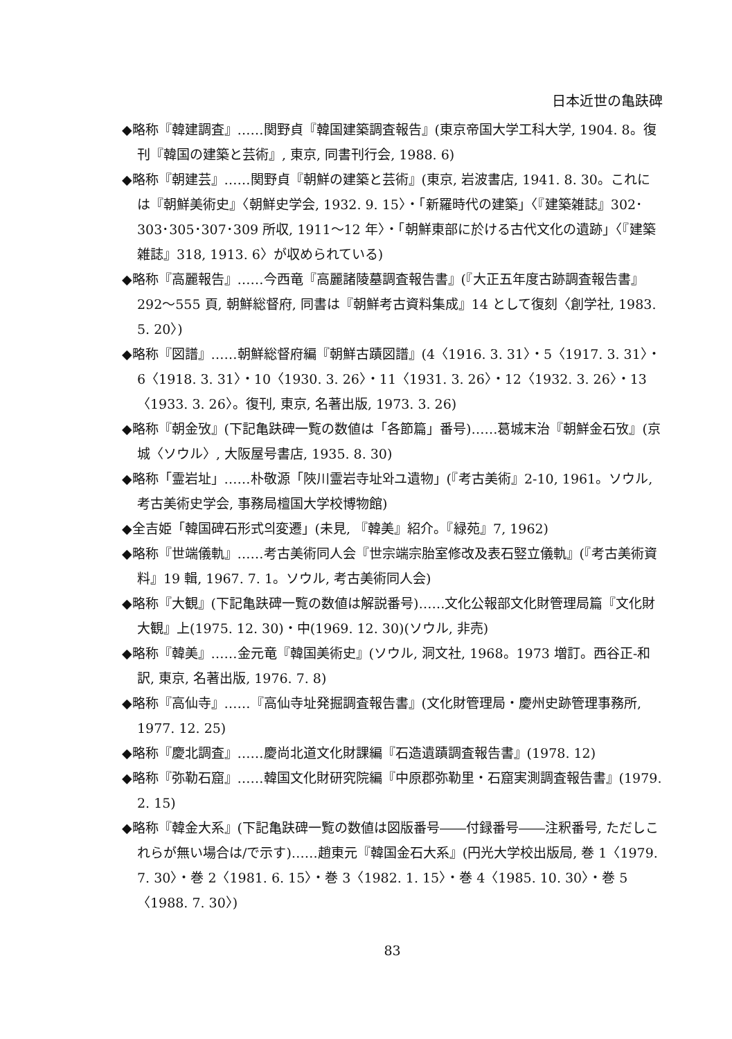日本近世の亀趺碑
◆略称『韓建調査』……関野貞『韓国建築調査報告』(東京帝国大学工科大学, 1904. 8。復刊『韓国の建築と芸術』, 東京, 同書刊行会, 1988. 6)
◆略称『朝建芸』……関野貞『朝鮮の建築と芸術』(東京, 岩波書店, 1941. 8. 30。これには『朝鮮美術史』〈朝鮮史学会, 1932. 9. 15〉・「新羅時代の建築」〈『建築雑誌』302･303･305･307･309 所収, 1911〜12 年〉・「朝鮮東部に於ける古代文化の遺跡」〈『建築雑誌』318, 1913. 6〉が収められている)
◆略称『高麗報告』……今西竜『高麗諸陵墓調査報告書』(『大正五年度古跡調査報告書』292〜555 頁, 朝鮮総督府, 同書は『朝鮮考古資料集成』14 として復刻〈創学社, 1983. 5. 20〉)
◆略称『図譜』……朝鮮総督府編『朝鮮古蹟図譜』(4〈1916. 3. 31〉・5〈1917. 3. 31〉・6〈1918. 3. 31〉・10〈1930. 3. 26〉・11〈1931. 3. 26〉・12〈1932. 3. 26〉・13〈1933. 3. 26〉。復刊, 東京, 名著出版, 1973. 3. 26)
◆略称『朝金攷』(下記亀趺碑一覧の数値は「各節篇」番号)……葛城末治『朝鮮金石攷』(京城〈ソウル〉, 大阪屋号書店, 1935. 8. 30)
◆略称「霊岩址」……朴敬源「陜川霊岩寺址와ユ遺物」(『考古美術』2-10, 1961。ソウル, 考古美術史学会, 事務局檀国大学校博物館)
◆全吉姫「韓国碑石形式의変遷」(未見, 『韓美』紹介。『緑苑』7, 1962)
◆略称『世端儀軌』……考古美術同人会『世宗端宗胎室修改及表石竪立儀軌』(『考古美術資料』19 輯, 1967. 7. 1。ソウル, 考古美術同人会)
◆略称『大観』(下記亀趺碑一覧の数値は解説番号)……文化公報部文化財管理局篇『文化財大観』上(1975. 12. 30)・中(1969. 12. 30)(ソウル, 非売)
◆略称『韓美』……金元竜『韓国美術史』(ソウル, 洞文社, 1968。1973 増訂。西谷正-和訳, 東京, 名著出版, 1976. 7. 8)
◆略称『高仙寺』……『高仙寺址発掘調査報告書』(文化財管理局・慶州史跡管理事務所, 1977. 12. 25)
◆略称『慶北調査』……慶尚北道文化財課編『石造遺蹟調査報告書』(1978. 12)
◆略称『弥勒石窟』……韓国文化財研究院編『中原郡弥勒里・石窟実測調査報告書』(1979. 2. 15)
◆略称『韓金大系』(下記亀趺碑一覧の数値は図版番号――付録番号――注釈番号, ただしこれらが無い場合は/で示す)……趙東元『韓国金石大系』(円光大学校出版局, 巻 1〈1979. 7. 30〉・巻 2〈1981. 6. 15〉・巻 3〈1982. 1. 15〉・巻 4〈1985. 10. 30〉・巻 5〈1988. 7. 30〉)
83